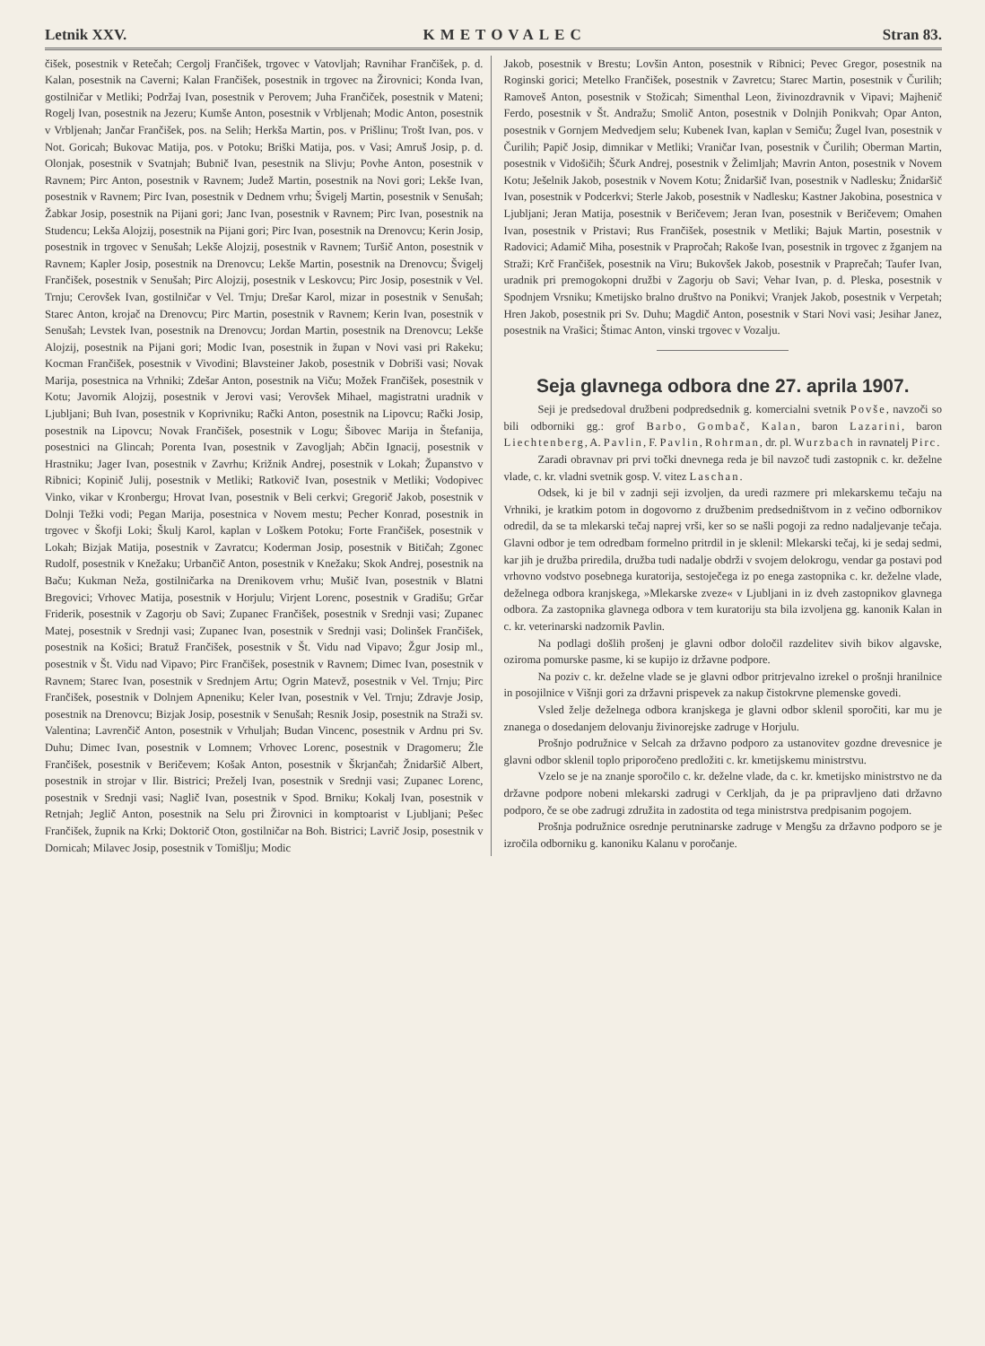Letnik XXV. KMETOVALEC Stran 83.
čišek, posestnik v Retečah; Cergolj Frančišek, trgovec v Vatovljah; Ravnihar Frančišek, p. d. Kalan, posestnik na Caverni; Kalan Frančišek, posestnik in trgovec na Žirovnici; Konda Ivan, gostilničar v Metliki; Podržaj Ivan, posestnik v Perovem; Juha Frančiček, posestnik v Mateni; Rogelj Ivan, posestnik na Jezeru; Kumše Anton, posestnik v Vrbljenah; Modic Anton, posestnik v Vrbljenah; Jančar Frančišek, pos. na Selih; Herkša Martin, pos. v Prišlinu; Trošt Ivan, pos. v Not. Goricah; Bukovac Matija, pos. v Potoku; Briški Matija, pos. v Vasi; Amruš Josip, p. d. Olonjak, posestnik v Svatnjah; Bubnič Ivan, pesestnik na Slivju; Povhe Anton, posestnik v Ravnem; Pirc Anton, posestnik v Ravnem; Judež Martin, posestnik na Novi gori; Lekše Ivan, posestnik v Ravnem; Pirc Ivan, posestnik v Dednem vrhu; Švigelj Martin, posestnik v Senušah; Žabkar Josip, posestnik na Pijani gori; Janc Ivan, posestnik v Ravnem; Pirc Ivan, posestnik na Studencu; Lekša Alojzij, posestnik na Pijani gori; Pirc Ivan, posestnik na Drenovcu; Kerin Josip, posestnik in trgovec v Senušah; Lekše Alojzij, posestnik v Ravnem; Turšič Anton, posestnik v Ravnem; Kapler Josip, posestnik na Drenovcu; Lekše Martin, posestnik na Drenovcu; Švigelj Frančišek, posestnik v Senušah; Pirc Alojzij, posestnik v Leskovcu; Pirc Josip, posestnik v Vel. Trnju; Cerovšek Ivan, gostilničar v Vel. Trnju; Drešar Karol, mizar in posestnik v Senušah; Starec Anton, krojač na Drenovcu; Pirc Martin, posestnik v Ravnem; Kerin Ivan, posestnik v Senušah; Levstek Ivan, posestnik na Drenovcu; Jordan Martin, posestnik na Drenovcu; Lekše Alojzij, posestnik na Pijani gori; Modic Ivan, posestnik in župan v Novi vasi pri Rakeku; Kocman Frančišek, posestnik v Vivodini; Blavsteiner Jakob, posestnik v Dobriši vasi; Novak Marija, posestnica na Vrhniki; Zdešar Anton, posestnik na Viču; Možek Frančišek, posestnik v Kotu; Javornik Alojzij, posestnik v Jerovi vasi; Verovšek Mihael, magistratni uradnik v Ljubljani; Buh Ivan, posestnik v Koprivniku; Rački Anton, posestnik na Lipovcu; Rački Josip, posestnik na Lipovcu; Novak Frančišek, posestnik v Logu; Šibovec Marija in Štefanija, posestnici na Glincah; Porenta Ivan, posestnik v Zavogljah; Abčin Ignacij, posestnik v Hrastniku; Jager Ivan, posestnik v Zavrhu; Križnik Andrej, posestnik v Lokah; Županstvo v Ribnici; Kopinič Julij, posestnik v Metliki; Ratkovič Ivan, posestnik v Metliki; Vodopivec Vinko, vikar v Kronbergu; Hrovat Ivan, posestnik v Beli cerkvi; Gregorič Jakob, posestnik v Dolnji Težki vodi; Pegan Marija, posestnica v Novem mestu; Pecher Konrad, posestnik in trgovec v Škofji Loki; Škulj Karol, kaplan v Loškem Potoku; Forte Frančišek, posestnik v Lokah; Bizjak Matija, posestnik v Zavratcu; Koderman Josip, posestnik v Bitičah; Zgonec Rudolf, posestnik v Knežaku; Urbančič Anton, posestnik v Knežaku; Skok Andrej, posestnik na Baču; Kukman Neža, gostilničarka na Drenikovem vrhu; Mušič Ivan, posestnik v Blatni Bregovici; Vrhovec Matija, posestnik v Horjulu; Virjent Lorenc, posestnik v Gradišu; Grčar Friderik, posestnik v Zagorju ob Savi; Zupanec Frančišek, posestnik v Srednji vasi; Zupanec Matej, posestnik v Srednji vasi; Zupanec Ivan, posestnik v Srednji vasi; Dolinšek Frančišek, posestnik na Košici; Bratuž Frančišek, posestnik v Št. Vidu nad Vipavo; Žgur Josip ml., posestnik v Št. Vidu nad Vipavo; Pirc Frančišek, posestnik v Ravnem; Dimec Ivan, posestnik v Ravnem; Starec Ivan, posestnik v Srednjem Artu; Ogrin Matevž, posestnik v Vel. Trnju; Pirc Frančišek, posestnik v Dolnjem Apneniku; Keler Ivan, posestnik v Vel. Trnju; Zdravje Josip, posestnik na Drenovcu; Bizjak Josip, posestnik v Senušah; Resnik Josip, posestnik na Straži sv. Valentina; Lavrenčič Anton, posestnik v Vrhuljah; Budan Vincenc, posestnik v Ardnu pri Sv. Duhu; Dimec Ivan, posestnik v Lomnem; Vrhovec Lorenc, posestnik v Dragomeru; Žle Frančišek, posestnik v Beričevem; Košak Anton, posestnik v Škrjančah; Žnidaršič Albert, posestnik in strojar v Ilir. Bistrici; Preželj Ivan, posestnik v Srednji vasi; Zupanec Lorenc, posestnik v Srednji vasi; Naglič Ivan, posestnik v Spod. Brniku; Kokalj Ivan, posestnik v Retnjah; Jeglič Anton, posestnik na Selu pri Žirovnici in komptoarist v Ljubljani; Pešec Frančišek, župnik na Krki; Doktorič Oton, gostilničar na Boh. Bistrici; Lavrič Josip, posestnik v Dornicah; Milavec Josip, posestnik v Tomišlju; Modic
Jakob, posestnik v Brestu; Lovšin Anton, posestnik v Ribnici; Pevec Gregor, posestnik na Roginski gorici; Metelko Frančišek, posestnik v Zavretcu; Starec Martin, posestnik v Čurilih; Ramoveš Anton, posestnik v Stožicah; Simenthal Leon, živinozdravnik v Vipavi; Majhenič Ferdo, posestnik v Št. Andražu; Smolič Anton, posestnik v Dolnjih Ponikvah; Opar Anton, posestnik v Gornjem Medvedjem selu; Kubenek Ivan, kaplan v Semiču; Žugel Ivan, posestnik v Čurilih; Papič Josip, dimnikar v Metliki; Vraničar Ivan, posestnik v Čurilih; Oberman Martin, posestnik v Vidošičih; Ščurk Andrej, posestnik v Želimljah; Mavrin Anton, posestnik v Novem Kotu; Ješelnik Jakob, posestnik v Novem Kotu; Žnidaršič Ivan, posestnik v Nadlesku; Žnidaršič Ivan, posestnik v Podcerkvi; Sterle Jakob, posestnik v Nadlesku; Kastner Jakobina, posestnica v Ljubljani; Jeran Matija, posestnik v Beričevem; Jeran Ivan, posestnik v Beričevem; Omahen Ivan, posestnik v Pristavi; Rus Frančišek, posestnik v Metliki; Bajuk Martin, posestnik v Radovici; Adamič Miha, posestnik v Prapročah; Rakoše Ivan, posestnik in trgovec z žganjem na Straži; Krč Frančišek, posestnik na Viru; Bukovšek Jakob, posestnik v Praprečah; Taufer Ivan, uradnik pri premogokopni družbi v Zagorju ob Savi; Vehar Ivan, p. d. Pleska, posestnik v Spodnjem Vrsniku; Kmetijsko bralno društvo na Ponikvi; Vranjek Jakob, posestnik v Verpetah; Hren Jakob, posestnik pri Sv. Duhu; Magdič Anton, posestnik v Stari Novi vasi; Jesihar Janez, posestnik na Vrašici; Štimac Anton, vinski trgovec v Vozalju.
Seja glavnega odbora dne 27. aprila 1907.
Seji je predsedoval družbeni podpredsednik g. komercialni svetnik Povše, navzoči so bili odborniki gg.: grof Barbo, Gombač, Kalan, baron Lazarini, baron Liechtenberg, A. Pavlin, F. Pavlin, Rohrman, dr. pl. Wurzbach in ravnatelj Pirc.
Zaradi obravnav pri prvi točki dnevnega reda je bil navzoč tudi zastopnik c. kr. deželne vlade, c. kr. vladni svetnik gosp. V. vitez Laschan.
Odsek, ki je bil v zadnji seji izvoljen, da uredi razmere pri mlekarskemu tečaju na Vrhniki, je kratkim potom in dogovorno z družbenim predsedništvom in z večino odbornikov odredil, da se ta mlekarski tečaj naprej vrši, ker so se našli pogoji za redno nadaljevanje tečaja. Glavni odbor je tem odredbam formelno pritrdil in je sklenil: Mlekarski tečaj, ki je sedaj sedmi, kar jih je družba priredila, družba tudi nadalje obdrži v svojem delokrogu, vendar ga postavi pod vrhovno vodstvo posebnega kuratorija, sestoječega iz po enega zastopnika c. kr. deželne vlade, deželnega odbora kranjskega, »Mlekarske zveze« v Ljubljani in iz dveh zastopnikov glavnega odbora. Za zastopnika glavnega odbora v tem kuratoriju sta bila izvoljena gg. kanonik Kalan in c. kr. veterinarski nadzornik Pavlin.
Na podlagi došlih prošenj je glavni odbor določil razdelitev sivih bikov algavske, oziroma pomurske pasme, ki se kupijo iz državne podpore.
Na poziv c. kr. deželne vlade se je glavni odbor pritrjevalno izrekel o prošnji hranilnice in posojilnice v Višnji gori za državni prispevek za nakup čistokrvne plemenske govedi.
Vsled želje deželnega odbora kranjskega je glavni odbor sklenil sporočiti, kar mu je znanega o dosedanjem delovanju živinorejske zadruge v Horjulu.
Prošnjo podružnice v Selcah za državno podporo za ustanovitev gozdne drevesnice je glavni odbor sklenil toplo priporočeno predložiti c. kr. kmetijskemu ministrstvu.
Vzelo se je na znanje sporočilo c. kr. deželne vlade, da c. kr. kmetijsko ministrstvo ne da državne podpore nobeni mlekarski zadrugi v Cerkljah, da je pa pripravljeno dati državno podporo, če se obe zadrugi združita in zadostita od tega ministrstva predpisanim pogojem.
Prošnja podružnice osrednje perutninarske zadruge v Mengšu za državno podporo se je izročila odborniku g. kanoniku Kalanu v poročanje.